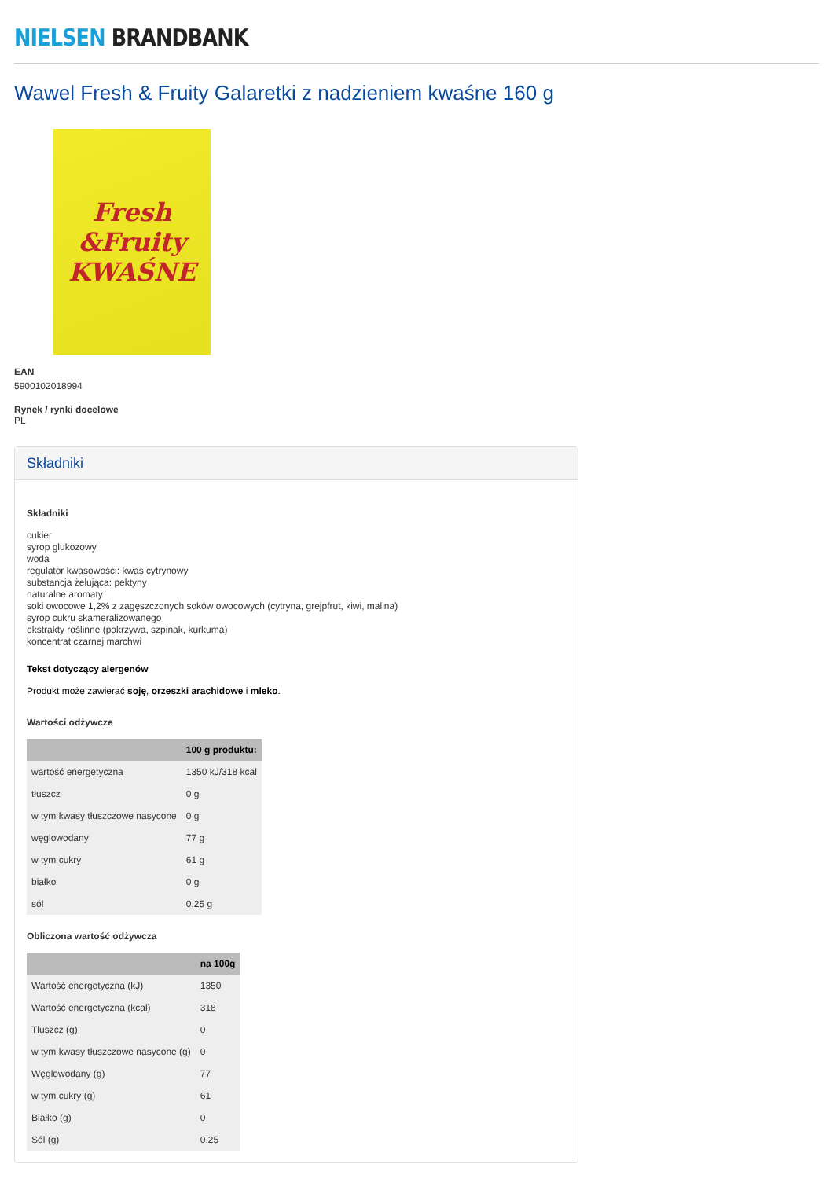NIELSEN BRANDBANK
Wawel Fresh & Fruity Galaretki z nadzieniem kwaśne 160 g
Fresh
&Fruity
KWAŚNE
EAN
5900102018994
Rynek / rynki docelowe
PL
Składniki
Składniki
cukier
syrop glukozowy
woda
regulator kwasowości: kwas cytrynowy
substancja żelująca: pektyny
naturalne aromaty
soki owocowe 1,2% z zagęszczonych soków owocowych (cytryna, grejpfrut, kiwi, malina)
syrop cukru skameralizowanego
ekstrakty roślinne (pokrzywa, szpinak, kurkuma)
koncentrat czarnej marchwi
Tekst dotyczący alergenów
Produkt może zawierać soję, orzeszki arachidowe i mleko.
Wartości odżywcze
| | 100 g produktu: |
| --- | --- |
| wartość energetyczna | 1350 kJ/318 kcal |
| tłuszcz | 0 g |
| w tym kwasy tłuszczowe nasycone | 0 g |
| węglowodany | 77 g |
| w tym cukry | 61 g |
| białko | 0 g |
| sól | 0,25 g |
Obliczona wartość odżywcza
| | na 100g |
| --- | --- |
| Wartość energetyczna (kJ) | 1350 |
| Wartość energetyczna (kcal) | 318 |
| Tłuszcz (g) | 0 |
| w tym kwasy tłuszczowe nasycone (g) | 0 |
| Węglowodany (g) | 77 |
| w tym cukry (g) | 61 |
| Białko (g) | 0 |
| Sól (g) | 0.25 |